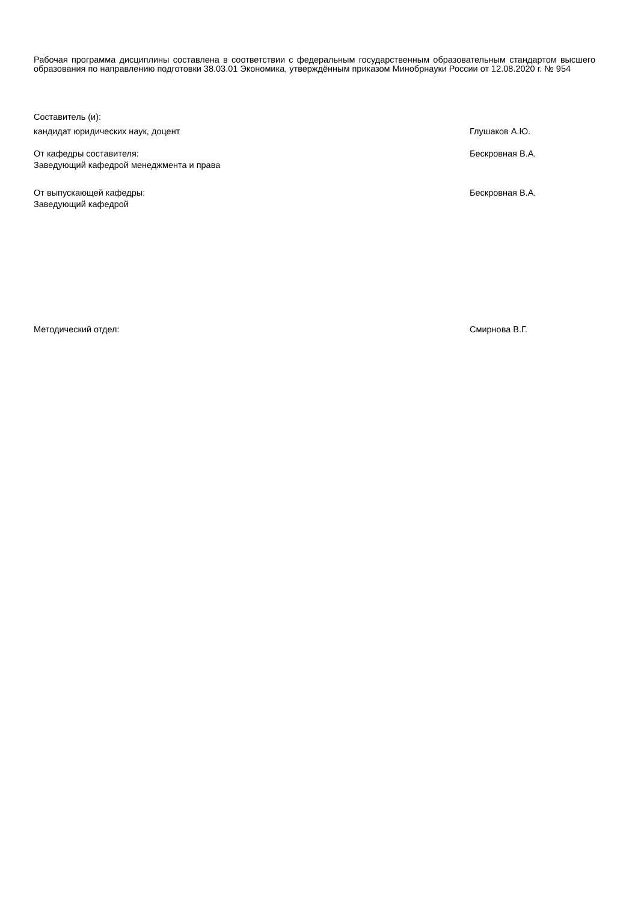Рабочая программа дисциплины составлена в соответствии с федеральным государственным образовательным стандартом высшего образования по направлению подготовки 38.03.01 Экономика, утверждённым приказом Минобрнауки России от 12.08.2020 г. № 954
Составитель (и):
кандидат юридических наук, доцент Глушаков А.Ю.
От кафедры составителя:
Заведующий кафедрой менеджмента и права
Бескровная В.А.
От выпускающей кафедры:
Заведующий кафедрой
Бескровная В.А.
Методический отдел: Смирнова В.Г.